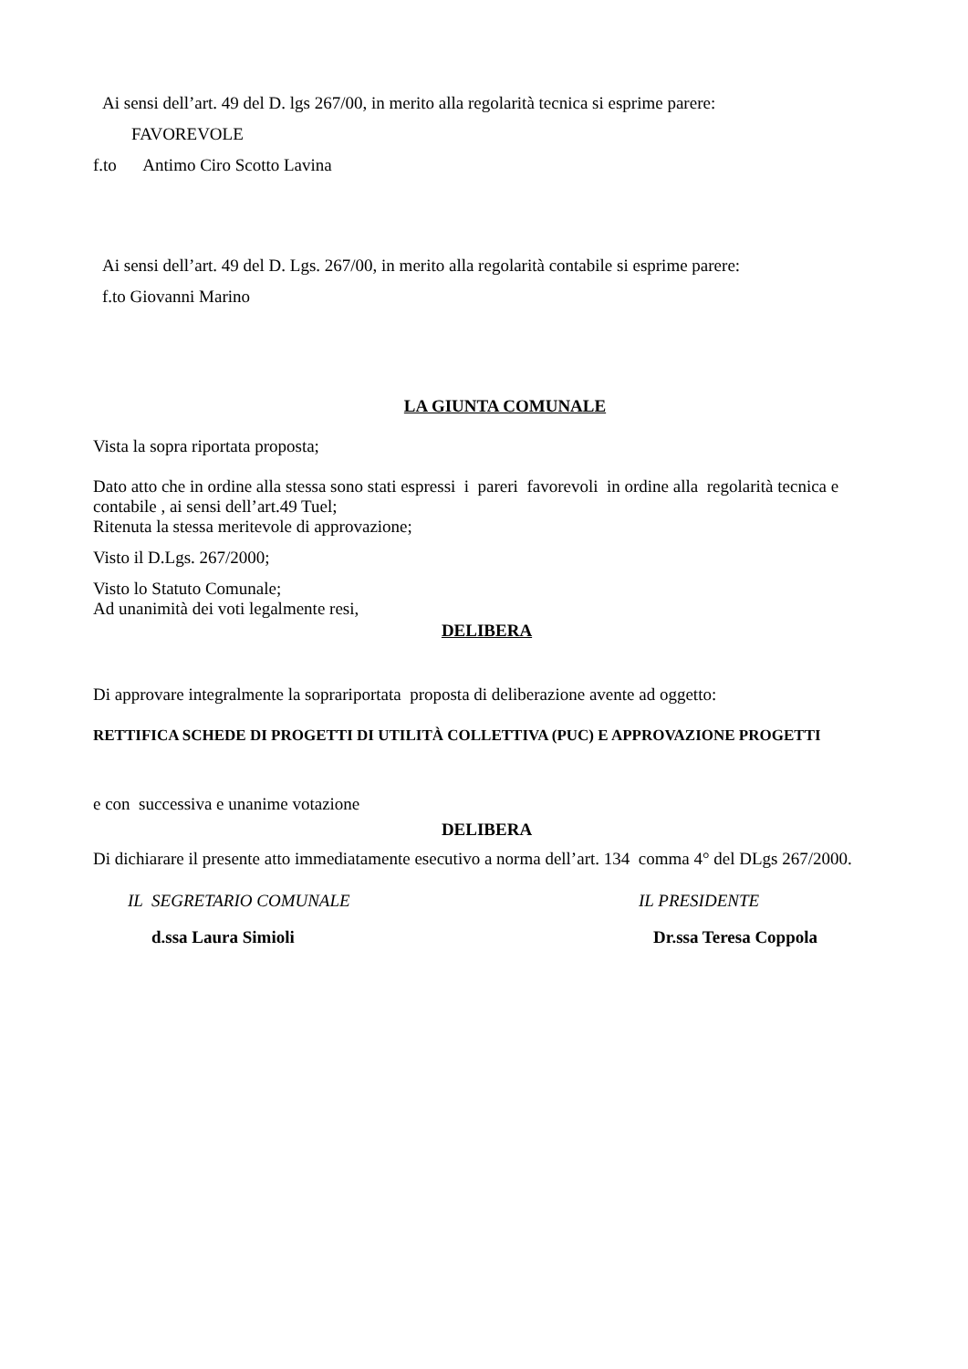Ai sensi dell’art. 49 del D. lgs 267/00, in merito alla regolarità tecnica si esprime parere:
FAVOREVOLE
f.to Antimo Ciro Scotto Lavina
Ai sensi dell’art. 49 del D. Lgs. 267/00, in merito alla regolarità contabile si esprime parere:
f.to Giovanni Marino
LA GIUNTA COMUNALE
Vista la sopra riportata proposta;
Dato atto che in ordine alla stessa sono stati espressi i pareri favorevoli in ordine alla regolarità tecnica e contabile , ai sensi dell’art.49 Tuel;
Ritenuta la stessa meritevole di approvazione;
Visto il D.Lgs. 267/2000;
Visto lo Statuto Comunale;
Ad unanimità dei voti legalmente resi,
DELIBERA
Di approvare integralmente la sopra­riportata proposta di deliberazione avente ad oggetto:
RETTIFICA SCHEDE DI PROGETTI DI UTILITÀ COLLETTIVA (PUC) E APPROVAZIONE PROGETTI
e con successiva e unanime votazione
DELIBERA
Di dichiarare il presente atto immediatamente esecutivo a norma dell’art. 134 comma 4° del DLgs 267/2000.
IL SEGRETARIO COMUNALE IL PRESIDENTE
d.ssa Laura Simioli Dr.ssa Teresa Coppola